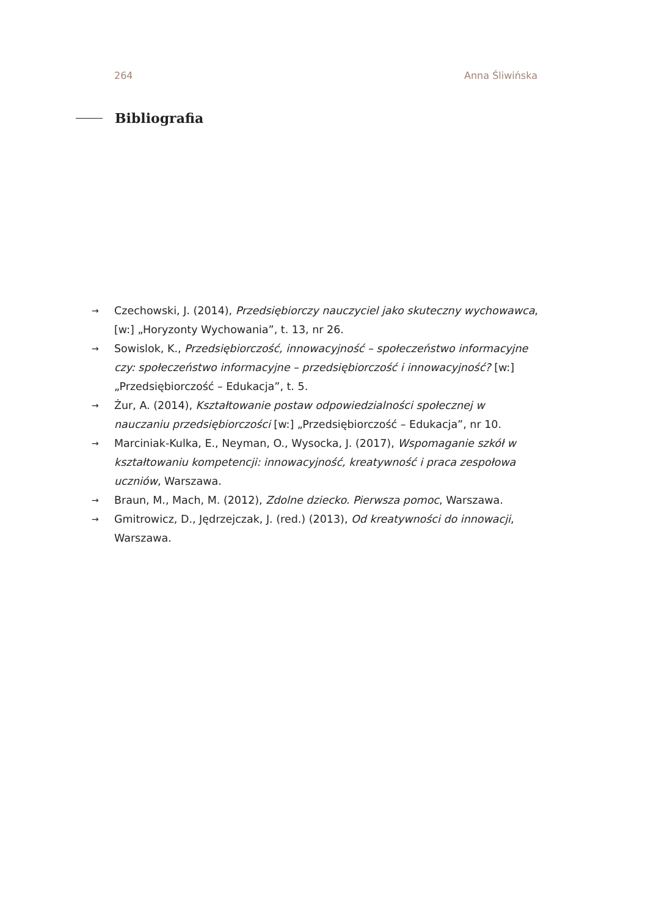264 Anna Śliwińska
Bibliografia
→ Czechowski, J. (2014), Przedsiębiorczy nauczyciel jako skuteczny wychowawca, [w:] „Horyzonty Wychowania”, t. 13, nr 26.
→ Sowislok, K., Przedsiębiorczość, innowacyjność – społeczeństwo informacyjne czy: społeczeństwo informacyjne – przedsiębiorczość i innowacyjność? [w:] „Przedsiębiorczość – Edukacja”, t. 5.
→ Żur, A. (2014), Kształtowanie postaw odpowiedzialności społecznej w nauczaniu przedsiębiorczości [w:] „Przedsiębiorczość – Edukacja”, nr 10.
→ Marciniak-Kulka, E., Neyman, O., Wysocka, J. (2017), Wspomaganie szkół w kształtowaniu kompetencji: innowacyjność, kreatywność i praca zespołowa uczniów, Warszawa.
→ Braun, M., Mach, M. (2012), Zdolne dziecko. Pierwsza pomoc, Warszawa.
→ Gmitrowicz, D., Jędrzejczak, J. (red.) (2013), Od kreatywności do innowacji, Warszawa.